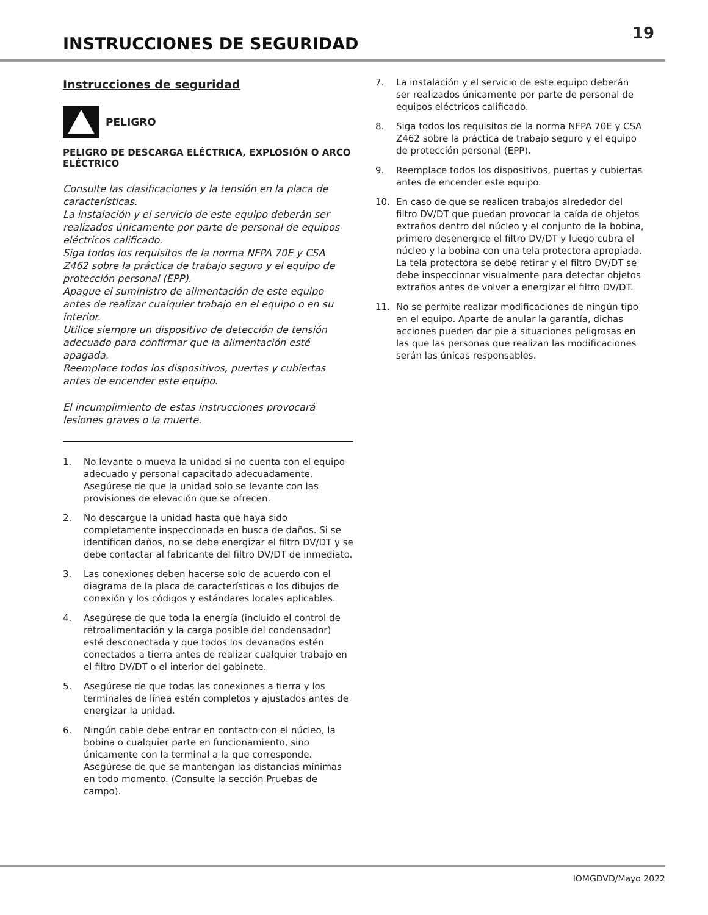INSTRUCCIONES DE SEGURIDAD
19
Instrucciones de seguridad
PELIGRO
PELIGRO DE DESCARGA ELÉCTRICA, EXPLOSIÓN O ARCO ELÉCTRICO
Consulte las clasificaciones y la tensión en la placa de características.
La instalación y el servicio de este equipo deberán ser realizados únicamente por parte de personal de equipos eléctricos calificado.
Siga todos los requisitos de la norma NFPA 70E y CSA Z462 sobre la práctica de trabajo seguro y el equipo de protección personal (EPP).
Apague el suministro de alimentación de este equipo antes de realizar cualquier trabajo en el equipo o en su interior.
Utilice siempre un dispositivo de detección de tensión adecuado para confirmar que la alimentación esté apagada.
Reemplace todos los dispositivos, puertas y cubiertas antes de encender este equipo.
El incumplimiento de estas instrucciones provocará lesiones graves o la muerte.
1. No levante o mueva la unidad si no cuenta con el equipo adecuado y personal capacitado adecuadamente. Asegúrese de que la unidad solo se levante con las provisiones de elevación que se ofrecen.
2. No descargue la unidad hasta que haya sido completamente inspeccionada en busca de daños. Si se identifican daños, no se debe energizar el filtro DV/DT y se debe contactar al fabricante del filtro DV/DT de inmediato.
3. Las conexiones deben hacerse solo de acuerdo con el diagrama de la placa de características o los dibujos de conexión y los códigos y estándares locales aplicables.
4. Asegúrese de que toda la energía (incluido el control de retroalimentación y la carga posible del condensador) esté desconectada y que todos los devanados estén conectados a tierra antes de realizar cualquier trabajo en el filtro DV/DT o el interior del gabinete.
5. Asegúrese de que todas las conexiones a tierra y los terminales de línea estén completos y ajustados antes de energizar la unidad.
6. Ningún cable debe entrar en contacto con el núcleo, la bobina o cualquier parte en funcionamiento, sino únicamente con la terminal a la que corresponde. Asegúrese de que se mantengan las distancias mínimas en todo momento. (Consulte la sección Pruebas de campo).
7. La instalación y el servicio de este equipo deberán ser realizados únicamente por parte de personal de equipos eléctricos calificado.
8. Siga todos los requisitos de la norma NFPA 70E y CSA Z462 sobre la práctica de trabajo seguro y el equipo de protección personal (EPP).
9. Reemplace todos los dispositivos, puertas y cubiertas antes de encender este equipo.
10. En caso de que se realicen trabajos alrededor del filtro DV/DT que puedan provocar la caída de objetos extraños dentro del núcleo y el conjunto de la bobina, primero desenergice el filtro DV/DT y luego cubra el núcleo y la bobina con una tela protectora apropiada. La tela protectora se debe retirar y el filtro DV/DT se debe inspeccionar visualmente para detectar objetos extraños antes de volver a energizar el filtro DV/DT.
11. No se permite realizar modificaciones de ningún tipo en el equipo. Aparte de anular la garantía, dichas acciones pueden dar pie a situaciones peligrosas en las que las personas que realizan las modificaciones serán las únicas responsables.
IOMGDVD/Mayo 2022